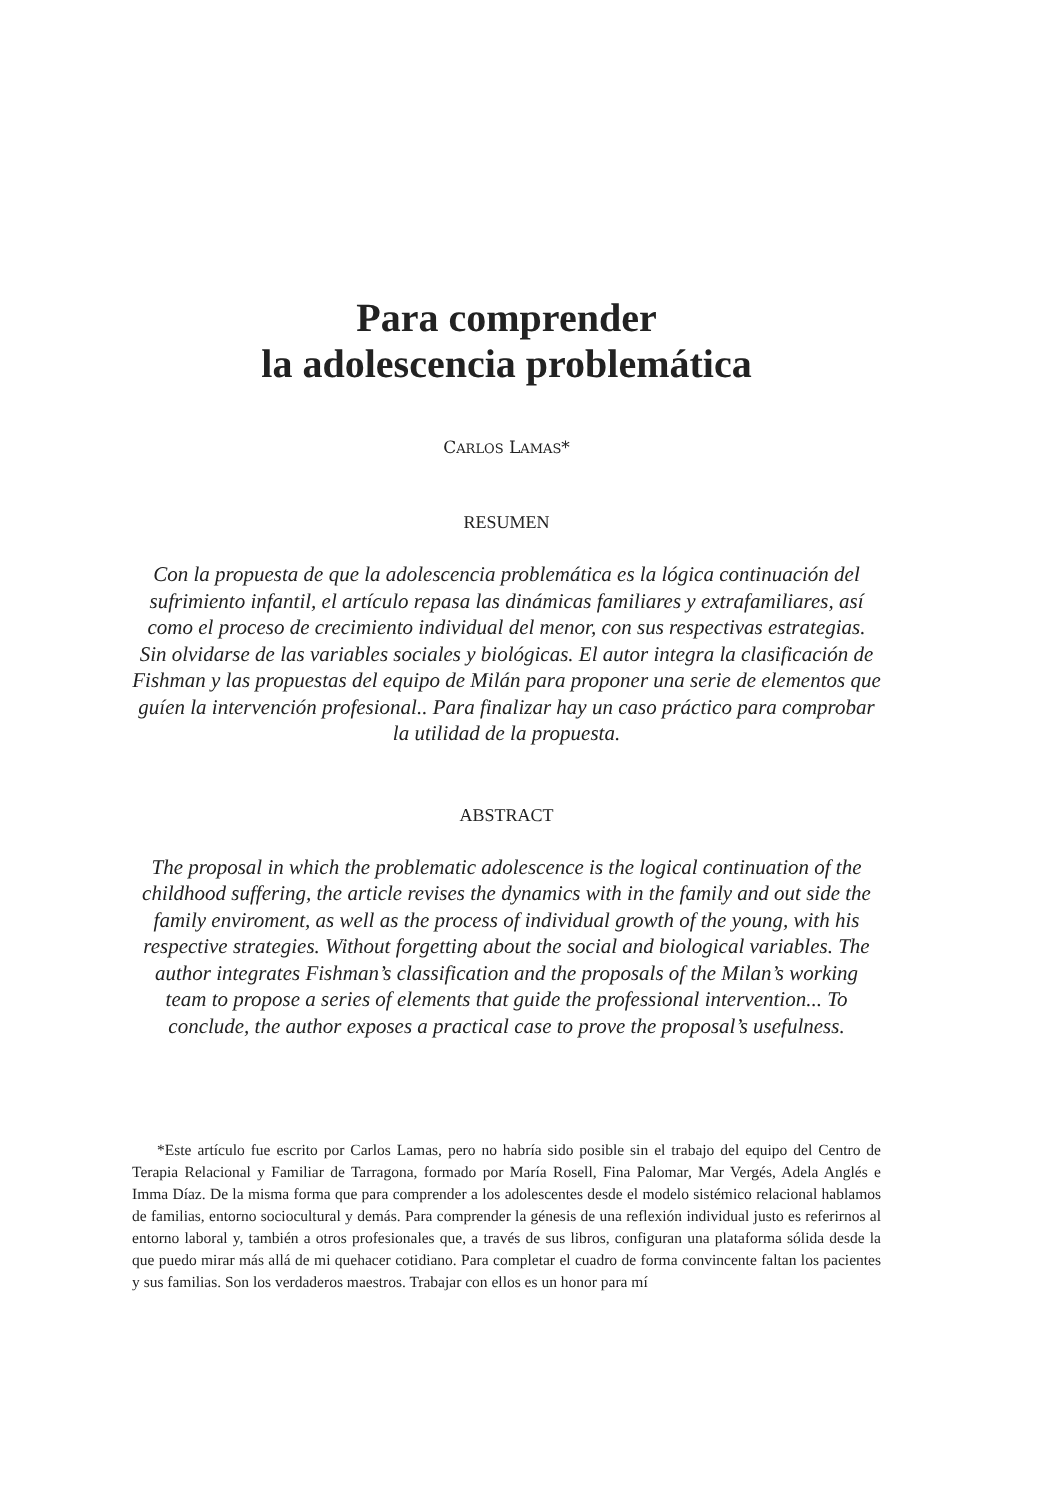Para comprender
la adolescencia problemática
CARLOS LAMAS*
RESUMEN
Con la propuesta de que la adolescencia problemática es la lógica continuación del sufrimiento infantil, el artículo repasa las dinámicas familiares y extrafamiliares, así como el proceso de crecimiento individual del menor, con sus respectivas estrategias. Sin olvidarse de las variables sociales y biológicas. El autor integra la clasificación de Fishman y las propuestas del equipo de Milán para proponer una serie de elementos que guíen la intervención profesional.. Para finalizar hay un caso práctico para comprobar la utilidad de la propuesta.
ABSTRACT
The proposal in which the problematic adolescence is the logical continuation of the childhood suffering, the article revises the dynamics with in the family and out side the family enviroment, as well as the process of individual growth of the young, with his respective strategies. Without forgetting about the social and biological variables. The author integrates Fishman’s classification and the proposals of the Milan’s working team to propose a series of elements that guide the professional intervention... To conclude, the author exposes a practical case to prove the proposal’s usefulness.
*Este artículo fue escrito por Carlos Lamas, pero no habría sido posible sin el trabajo del equipo del Centro de Terapia Relacional y Familiar de Tarragona, formado por María Rosell, Fina Palomar, Mar Vergés, Adela Anglés e Imma Díaz. De la misma forma que para comprender a los adolescentes desde el modelo sistémico relacional hablamos de familias, entorno sociocultural y demás. Para comprender la génesis de una reflexión individual justo es referirnos al entorno laboral y, también a otros profesionales que, a través de sus libros, configuran una plataforma sólida desde la que puedo mirar más allá de mi quehacer cotidiano. Para completar el cuadro de forma convincente faltan los pacientes y sus familias. Son los verdaderos maestros. Trabajar con ellos es un honor para mí